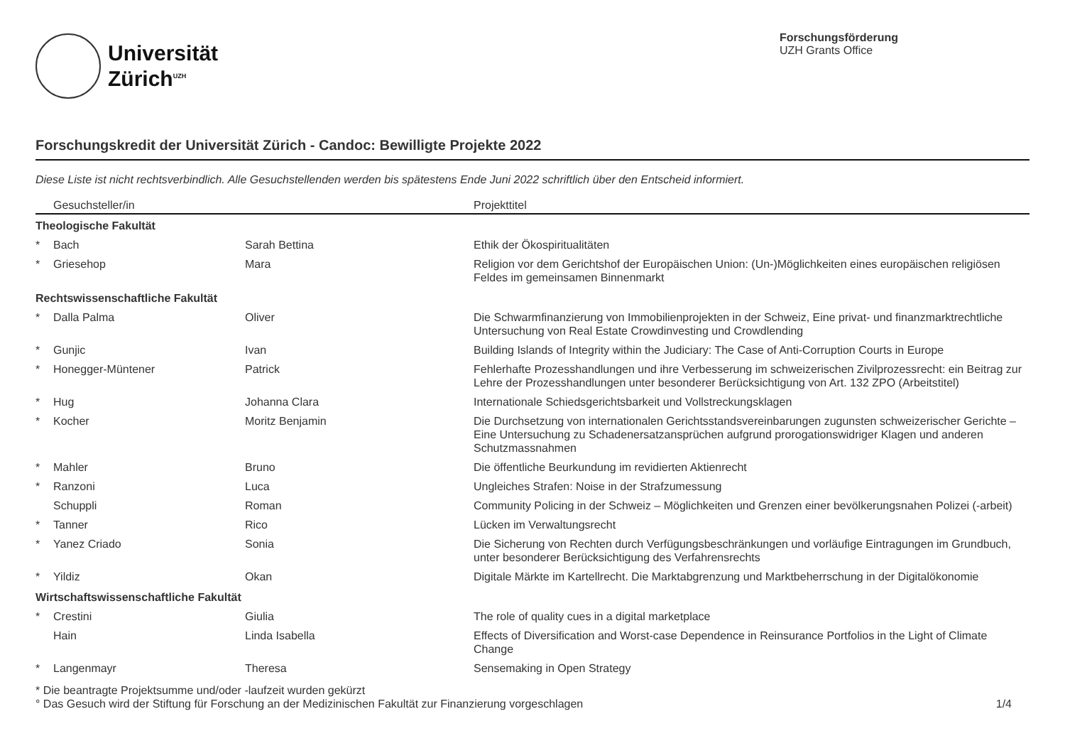Universität
Zürich<sup>UZH</sup>
Forschungsförderung
UZH Grants Office
Forschungskredit der Universität Zürich - Candoc: Bewilligte Projekte 2022
Diese Liste ist nicht rechtsverbindlich. Alle Gesuchstellenden werden bis spätestens Ende Juni 2022 schriftlich über den Entscheid informiert.
| | Gesuchsteller/in | | Projekttitel |
| --- | --- | --- | --- |
| Theologische Fakultät | | | |
| * | Bach | Sarah Bettina | Ethik der Ökospiritualitäten |
| * | Griesehop | Mara | Religion vor dem Gerichtshof der Europäischen Union: (Un-)Möglichkeiten eines europäischen religiösen Feldes im gemeinsamen Binnenmarkt |
| Rechtswissenschaftliche Fakultät | | | |
| * | Dalla Palma | Oliver | Die Schwarmfinanzierung von Immobilienprojekten in der Schweiz, Eine privat- und finanzmarktrechtliche Untersuchung von Real Estate Crowdinvesting und Crowdlending |
| * | Gunjic | Ivan | Building Islands of Integrity within the Judiciary: The Case of Anti-Corruption Courts in Europe |
| * | Honegger-Müntener | Patrick | Fehlerhafte Prozesshandlungen und ihre Verbesserung im schweizerischen Zivilprozessrecht: ein Beitrag zur Lehre der Prozesshandlungen unter besonderer Berücksichtigung von Art. 132 ZPO (Arbeitstitel) |
| * | Hug | Johanna Clara | Internationale Schiedsgerichtsbarkeit und Vollstreckungsklagen |
| * | Kocher | Moritz Benjamin | Die Durchsetzung von internationalen Gerichtsstandsvereinbarungen zugunsten schweizerischer Gerichte – Eine Untersuchung zu Schadenersatzansprüchen aufgrund prorogationswidriger Klagen und anderen Schutzmassnahmen |
| * | Mahler | Bruno | Die öffentliche Beurkundung im revidierten Aktienrecht |
| * | Ranzoni | Luca | Ungleiches Strafen: Noise in der Strafzumessung |
| | Schuppli | Roman | Community Policing in der Schweiz – Möglichkeiten und Grenzen einer bevölkerungsnahen Polizei (-arbeit) |
| * | Tanner | Rico | Lücken im Verwaltungsrecht |
| * | Yanez Criado | Sonia | Die Sicherung von Rechten durch Verfügungsbeschränkungen und vorläufige Eintragungen im Grundbuch, unter besonderer Berücksichtigung des Verfahrensrechts |
| * | Yildiz | Okan | Digitale Märkte im Kartellrecht. Die Marktabgrenzung und Marktbeherrschung in der Digitalökonomie |
| Wirtschaftswissenschaftliche Fakultät | | | |
| * | Crestini | Giulia | The role of quality cues in a digital marketplace |
| | Hain | Linda Isabella | Effects of Diversification and Worst-case Dependence in Reinsurance Portfolios in the Light of Climate Change |
| * | Langenmayr | Theresa | Sensemaking in Open Strategy |
* Die beantragte Projektsumme und/oder -laufzeit wurden gekürzt
° Das Gesuch wird der Stiftung für Forschung an der Medizinischen Fakultät zur Finanzierung vorgeschlagen 1/4